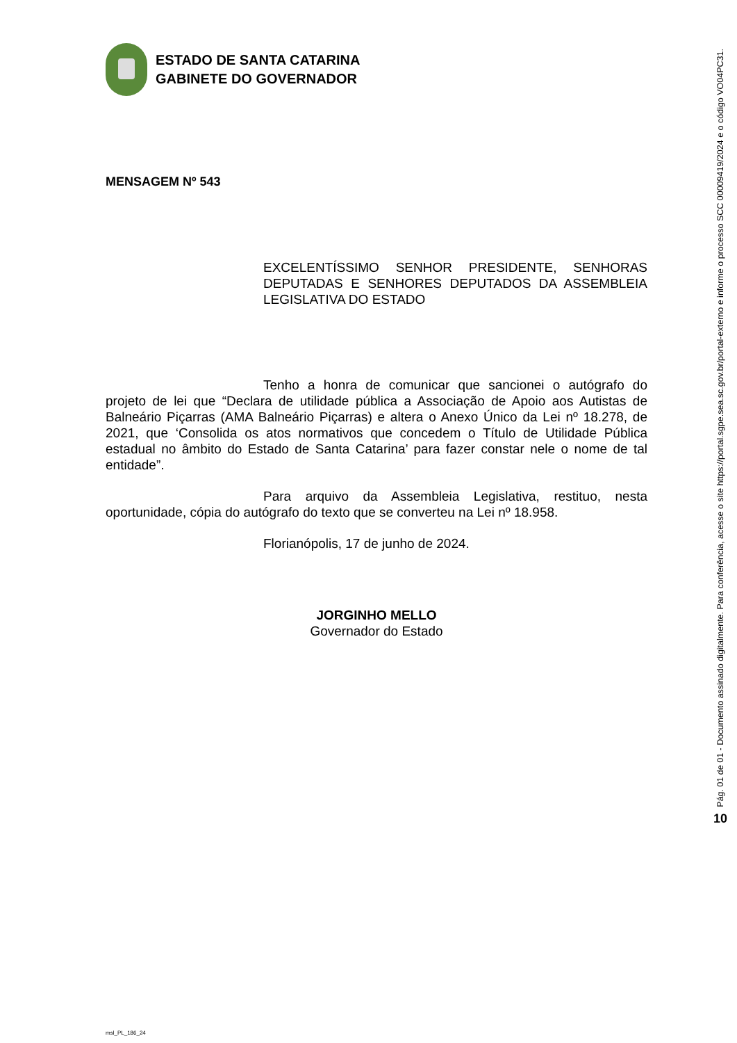ESTADO DE SANTA CATARINA
GABINETE DO GOVERNADOR
MENSAGEM Nº 543
EXCELENTÍSSIMO SENHOR PRESIDENTE, SENHORAS DEPUTADAS E SENHORES DEPUTADOS DA ASSEMBLEIA LEGISLATIVA DO ESTADO
Tenho a honra de comunicar que sancionei o autógrafo do projeto de lei que “Declara de utilidade pública a Associação de Apoio aos Autistas de Balneário Piçarras (AMA Balneário Piçarras) e altera o Anexo Único da Lei nº 18.278, de 2021, que ‘Consolida os atos normativos que concedem o Título de Utilidade Pública estadual no âmbito do Estado de Santa Catarina’ para fazer constar nele o nome de tal entidade”.
Para arquivo da Assembleia Legislativa, restituo, nesta oportunidade, cópia do autógrafo do texto que se converteu na Lei nº 18.958.
Florianópolis, 17 de junho de 2024.
JORGINHO MELLO
Governador do Estado
msl_PL_186_24
Pág. 01 de 01 - Documento assinado digitalmente. Para conferência, acesse o site https://portal.sgpe.sea.sc.gov.br/portal-externo e informe o processo SCC 00009419/2024 e o código VO04PC31.
10